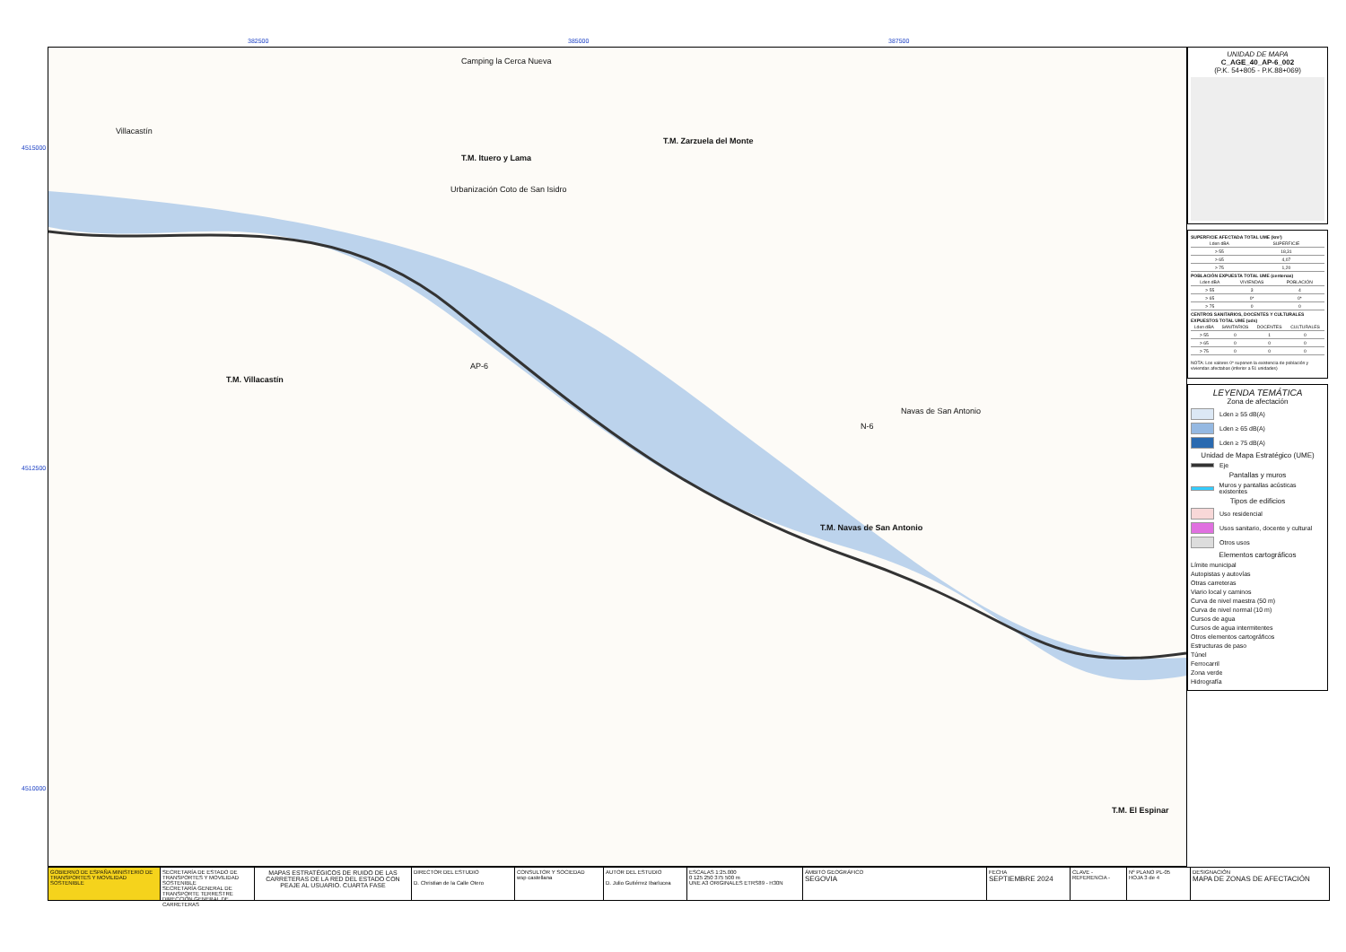382500 385000 387500
4515000
4512500
4510000
Camping la Cerca Nueva
Villacastín
T.M. Ituero y Lama
T.M. Zarzuela del Monte
Urbanización Coto de San Isidro
T.M. Villacastín
Navas de San Antonio
T.M. Navas de San Antonio
T.M. El Espinar
N-6
AP-6
UNIDAD DE MAPA
C_AGE_40_AP-6_002
(P.K. 54+805 - P.K.88+069)
SUPERFICIE AFECTADA TOTAL UME (km²)
| Lden dBA | SUPERFICIE |
| --- | --- |
| > 55 | 18,31 |
| > 65 | 4,07 |
| > 75 | 1,20 |
POBLACIÓN EXPUESTA TOTAL UME (centenas)
| Lden dBA | VIVIENDAS | POBLACIÓN |
| --- | --- | --- |
| > 55 | 3 | 4 |
| > 65 | 0* | 0* |
| > 75 | 0 | 0 |
CENTROS SANITARIOS, DOCENTES Y CULTURALES EXPUESTOS TOTAL UME (uds)
| Lden dBA | SANITARIOS | DOCENTES | CULTURALES |
| --- | --- | --- | --- |
| > 55 | 0 | 1 | 0 |
| > 65 | 0 | 0 | 0 |
| > 75 | 0 | 0 | 0 |
NOTA: Los valores 0* suponen la existencia de población y viviendas afectabas (inferior a 51 unidades)
LEYENDA TEMÁTICA
Zona de afectación
Lden ≥ 55 dB(A)
Lden ≥ 65 dB(A)
Lden ≥ 75 dB(A)
Unidad de Mapa Estratégico (UME)
Eje
Pantallas y muros
Muros y pantallas acústicas existentes
Tipos de edificios
Uso residencial
Usos sanitario, docente y cultural
Otros usos
Elementos cartográficos
Límite municipal
Autopistas y autovías
Otras carreteras
Viario local y caminos
Curva de nivel maestra (50 m)
Curva de nivel normal (10 m)
Cursos de agua
Cursos de agua intermitentes
Otros elementos cartográficos
Estructuras de paso
Túnel
Ferrocarril
Zona verde
Hidrografía
GOBIERNO DE ESPAÑA MINISTERIO DE TRANSPORTES Y MOVILIDAD SOSTENIBLE
SECRETARÍA DE ESTADO DE TRANSPORTES Y MOVILIDAD SOSTENIBLE
SECRETARÍA GENERAL DE TRANSPORTE TERRESTRE
DIRECCIÓN GENERAL DE CARRETERAS
MAPAS ESTRATÉGICOS DE RUIDO DE LAS CARRETERAS DE LA RED DEL ESTADO CON PEAJE AL USUARIO. CUARTA FASE
DIRECTOR DEL ESTUDIO
D. Christian de la Calle Otero
CONSULTOR Y SOCIEDAD
wsp castellana
AUTOR DEL ESTUDIO
D. Julio Gutiérrez Ibarlucea
ESCALAS 1:25.000
0 125 250 375 500 m
UNE A3 ORIGINALES ETRS89 - H30N
ÁMBITO GEOGRÁFICO
SEGOVIA
FECHA
SEPTIEMBRE 2024
CLAVE -
REFERENCIA -
Nº PLANO PL-05
HOJA 3 de 4
DESIGNACIÓN
MAPA DE ZONAS DE AFECTACIÓN